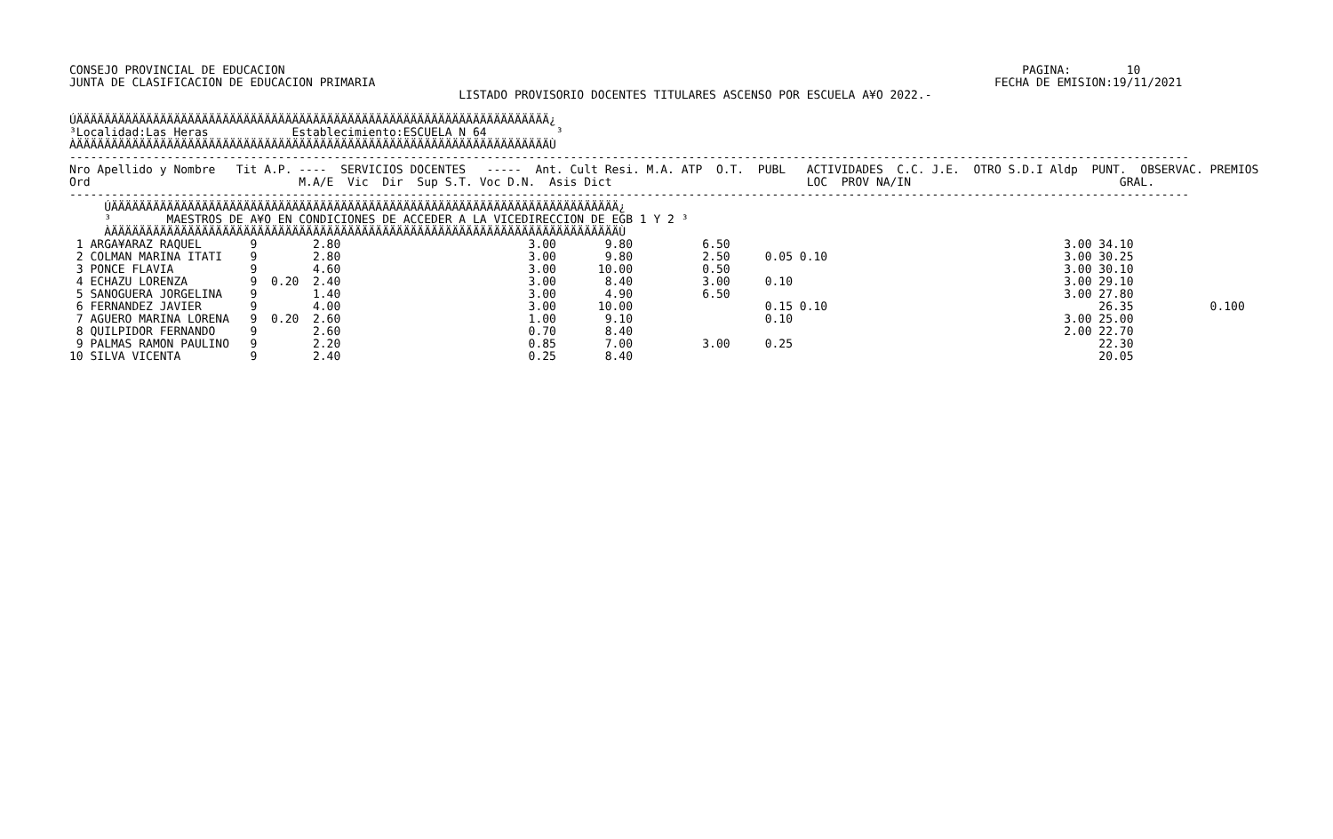CONSEJO PROVINCIAL DE EDUCACION                                                                                                          PAGINA:        10
JUNTA DE CLASIFICACION DE EDUCACION PRIMARIA                                                                                         FECHA DE EMISION:19/11/2021
                                                        LISTADO PROVISORIO DOCENTES TITULARES ASCENSO POR ESCUELA A¥O 2022.-

ÚÄÄÄÄÄÄÄÄÄÄÄÄÄÄÄÄÄÄÄÄÄÄÄÄÄÄÄÄÄÄÄÄÄÄÄÄÄÄÄÄÄÄÄÄÄÄÄÄÄÄÄÄÄÄÄÄÄÄÄÄÄÄÄÄÄÄÄÄ¿
³Localidad:Las Heras            Establecimiento:ESCUELA N 64          ³
ÀÄÄÄÄÄÄÄÄÄÄÄÄÄÄÄÄÄÄÄÄÄÄÄÄÄÄÄÄÄÄÄÄÄÄÄÄÄÄÄÄÄÄÄÄÄÄÄÄÄÄÄÄÄÄÄÄÄÄÄÄÄÄÄÄÄÄÄÄÙ
-----------------------------------------------------------------------------------------------------------------------------------------------------------------
Nro Apellido y Nombre   Tit A.P. ----  SERVICIOS DOCENTES   -----  Ant. Cult Resi. M.A. ATP  O.T.  PUBL   ACTIVIDADES  C.C. J.E.  OTRO S.D.I Aldp  PUNT.  OBSERVAC. PREMIOS
Ord                              M.A/E  Vic  Dir  Sup S.T. Voc D.N.  Asis Dict                            LOC  PROV NA/IN                              GRAL.
-----------------------------------------------------------------------------------------------------------------------------------------------------------------
     ÚÄÄÄÄÄÄÄÄÄÄÄÄÄÄÄÄÄÄÄÄÄÄÄÄÄÄÄÄÄÄÄÄÄÄÄÄÄÄÄÄÄÄÄÄÄÄÄÄÄÄÄÄÄÄÄÄÄÄÄÄÄÄÄÄÄÄÄÄÄÄÄÄÄ¿
     ³        MAESTROS DE A¥O EN CONDICIONES DE ACCEDER A LA VICEDIRECCION DE EGB 1 Y 2 ³
     ÀÄÄÄÄÄÄÄÄÄÄÄÄÄÄÄÄÄÄÄÄÄÄÄÄÄÄÄÄÄÄÄÄÄÄÄÄÄÄÄÄÄÄÄÄÄÄÄÄÄÄÄÄÄÄÄÄÄÄÄÄÄÄÄÄÄÄÄÄÄÄÄÄÄÙ
 1 ARGA¥ARAZ RAQUEL       9        2.80                           3.00       9.80          6.50                                                3.00 34.10
 2 COLMAN MARINA ITATI    9        2.80                           3.00       9.80          2.50     0.05 0.10                                  3.00 30.25
 3 PONCE FLAVIA           9        4.60                           3.00      10.00          0.50                                                3.00 30.10
 4 ECHAZU LORENZA         9  0.20  2.40                           3.00       8.40          3.00     0.10                                       3.00 29.10
 5 SANOGUERA JORGELINA    9        1.40                           3.00       4.90          6.50                                                3.00 27.80
 6 FERNANDEZ JAVIER       9        4.00                           3.00      10.00                   0.15 0.10                                       26.35           0.100
 7 AGUERO MARINA LORENA   9  0.20  2.60                           1.00       9.10                   0.10                                       3.00 25.00
 8 QUILPIDOR FERNANDO     9        2.60                           0.70       8.40                                                              2.00 22.70
 9 PALMAS RAMON PAULINO   9        2.20                           0.85       7.00          3.00     0.25                                            22.30
10 SILVA VICENTA          9        2.40                           0.25       8.40                                                                   20.05